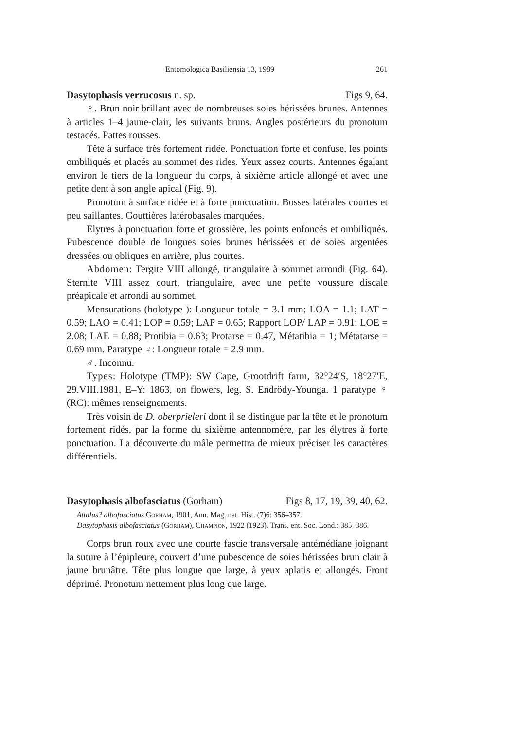Entomologica Basiliensia 13, 1989 261
Dasytophasis verrucosus n. sp. Figs 9, 64.
♀. Brun noir brillant avec de nombreuses soies hérissées brunes. Antennes à articles 1–4 jaune-clair, les suivants bruns. Angles postérieurs du pronotum testacés. Pattes rousses.
Tête à surface très fortement ridée. Ponctuation forte et confuse, les points ombiliqués et placés au sommet des rides. Yeux assez courts. Antennes égalant environ le tiers de la longueur du corps, à sixième article allongé et avec une petite dent à son angle apical (Fig. 9).
Pronotum à surface ridée et à forte ponctuation. Bosses latérales courtes et peu saillantes. Gouttières latérobasales marquées.
Elytres à ponctuation forte et grossière, les points enfoncés et ombiliqués. Pubescence double de longues soies brunes hérissées et de soies argentées dressées ou obliques en arrière, plus courtes.
Abdomen: Tergite VIII allongé, triangulaire à sommet arrondi (Fig. 64). Sternite VIII assez court, triangulaire, avec une petite voussure discale préapicale et arrondi au sommet.
Mensurations (holotype ): Longueur totale = 3.1 mm; LOA = 1.1; LAT = 0.59; LAO = 0.41; LOP = 0.59; LAP = 0.65; Rapport LOP/ LAP = 0.91; LOE = 2.08; LAE = 0.88; Protibia = 0.63; Protarse = 0.47, Métatibia = 1; Métatarse = 0.69 mm. Paratype ♀: Longueur totale = 2.9 mm.
♂. Inconnu.
Types: Holotype (TMP): SW Cape, Grootdrift farm, 32°24′S, 18°27′E, 29.VIII.1981, E–Y: 1863, on flowers, leg. S. Endrödy-Younga. 1 paratype ♀ (RC): mêmes renseignements.
Très voisin de D. oberprieleri dont il se distingue par la tête et le pronotum fortement ridés, par la forme du sixième antennomère, par les élytres à forte ponctuation. La découverte du mâle permettra de mieux préciser les caractères différentiels.
Dasytophasis albofasciatus (Gorham) Figs 8, 17, 19, 39, 40, 62.
Attalus? albofasciatus Gorham, 1901, Ann. Mag. nat. Hist. (7)6: 356–357.
Dasytophasis albofasciatus (Gorham), Champion, 1922 (1923), Trans. ent. Soc. Lond.: 385–386.
Corps brun roux avec une courte fascie transversale antémédiane joignant la suture à l’épipleure, couvert d’une pubescence de soies hérissées brun clair à jaune brunâtre. Tête plus longue que large, à yeux aplatis et allongés. Front déprimé. Pronotum nettement plus long que large.